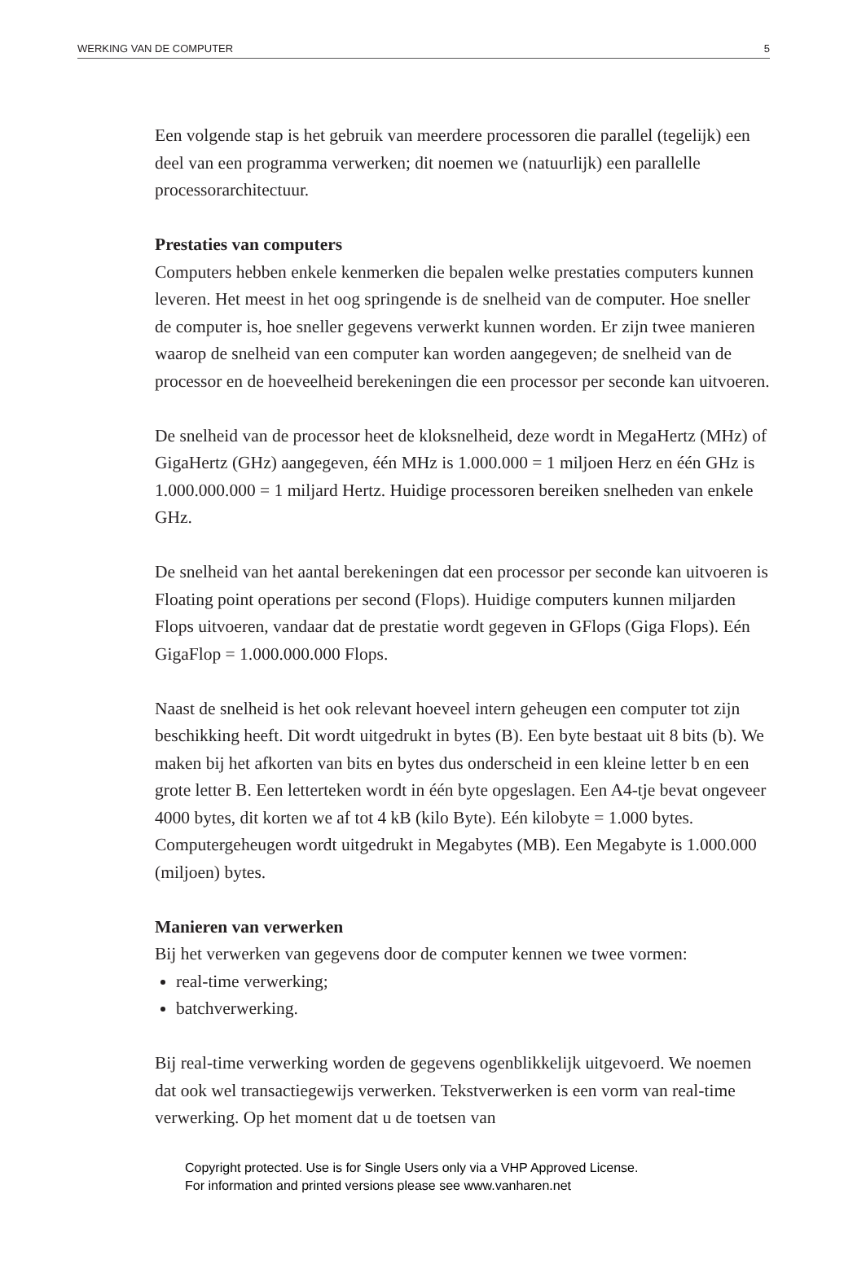WERKING VAN DE COMPUTER 5
Een volgende stap is het gebruik van meerdere processoren die parallel (tegelijk) een deel van een programma verwerken; dit noemen we (natuurlijk) een parallelle processorarchitectuur.
Prestaties van computers
Computers hebben enkele kenmerken die bepalen welke prestaties computers kunnen leveren. Het meest in het oog springende is de snelheid van de computer. Hoe sneller de computer is, hoe sneller gegevens verwerkt kunnen worden. Er zijn twee manieren waarop de snelheid van een computer kan worden aangegeven; de snelheid van de processor en de hoeveelheid berekeningen die een processor per seconde kan uitvoeren.
De snelheid van de processor heet de kloksnelheid, deze wordt in MegaHertz (MHz) of GigaHertz (GHz) aangegeven, één MHz is 1.000.000 = 1 miljoen Herz en één GHz is 1.000.000.000 = 1 miljard Hertz. Huidige processoren bereiken snelheden van enkele GHz.
De snelheid van het aantal berekeningen dat een processor per seconde kan uitvoeren is Floating point operations per second (Flops). Huidige computers kunnen miljarden Flops uitvoeren, vandaar dat de prestatie wordt gegeven in GFlops (Giga Flops). Eén GigaFlop = 1.000.000.000 Flops.
Naast de snelheid is het ook relevant hoeveel intern geheugen een computer tot zijn beschikking heeft. Dit wordt uitgedrukt in bytes (B). Een byte bestaat uit 8 bits (b). We maken bij het afkorten van bits en bytes dus onderscheid in een kleine letter b en een grote letter B. Een letterteken wordt in één byte opgeslagen. Een A4-tje bevat ongeveer 4000 bytes, dit korten we af tot 4 kB (kilo Byte). Eén kilobyte = 1.000 bytes. Computergeheugen wordt uitgedrukt in Megabytes (MB). Een Megabyte is 1.000.000 (miljoen) bytes.
Manieren van verwerken
Bij het verwerken van gegevens door de computer kennen we twee vormen:
real-time verwerking;
batchverwerking.
Bij real-time verwerking worden de gegevens ogenblikkelijk uitgevoerd. We noemen dat ook wel transactiegewijs verwerken. Tekstverwerken is een vorm van real-time verwerking. Op het moment dat u de toetsen van
Copyright protected. Use is for Single Users only via a VHP Approved License.
For information and printed versions please see www.vanharen.net